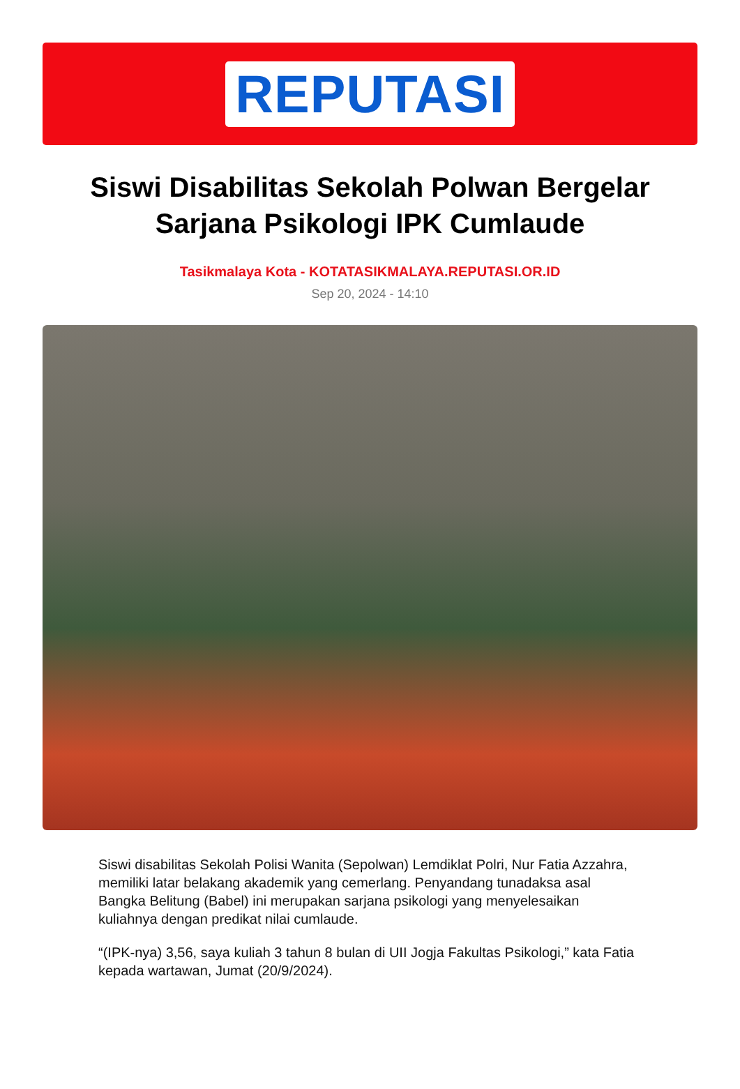REPUTASI
Siswi Disabilitas Sekolah Polwan Bergelar Sarjana Psikologi IPK Cumlaude
Tasikmalaya Kota - KOTATASIKMALAYA.REPUTASI.OR.ID
Sep 20, 2024 - 14:10
Siswi disabilitas Sekolah Polisi Wanita (Sepolwan) Lemdiklat Polri, Nur Fatia Azzahra, memiliki latar belakang akademik yang cemerlang. Penyandang tunadaksa asal Bangka Belitung (Babel) ini merupakan sarjana psikologi yang menyelesaikan kuliahnya dengan predikat nilai cumlaude.
“(IPK-nya) 3,56, saya kuliah 3 tahun 8 bulan di UII Jogja Fakultas Psikologi,” kata Fatia kepada wartawan, Jumat (20/9/2024).